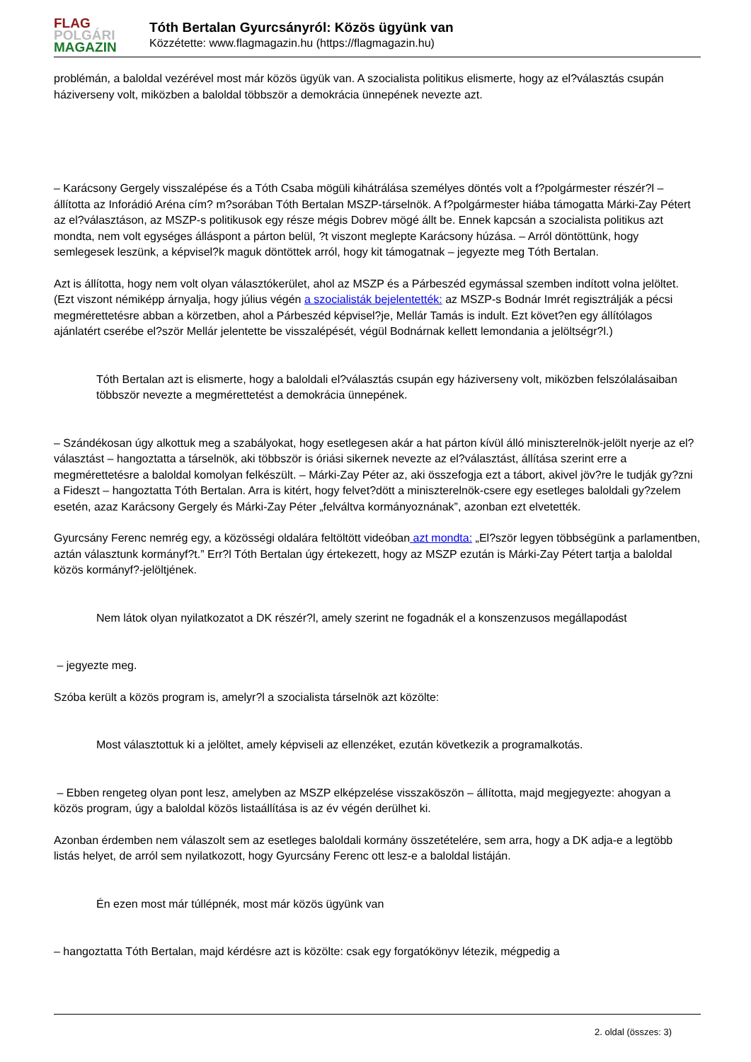FLAG
POLGÁRI
MAGAZIN
Tóth Bertalan Gyurcsányról: Közös ügyünk van
Közzétette: www.flagmagazin.hu (https://flagmagazin.hu)
problémán, a baloldal vezérével most már közös ügyük van. A szocialista politikus elismerte, hogy az el?választás csupán háziverseny volt, miközben a baloldal többször a demokrácia ünnepének nevezte azt.
– Karácsony Gergely visszalépése és a Tóth Csaba mögüli kihátrálása személyes döntés volt a f?polgármester részér?l – állította az Inforádió Aréna cím? m?sorában Tóth Bertalan MSZP-társelnök. A f?polgármester hiába támogatta Márki-Zay Pétert az el?választáson, az MSZP-s politikusok egy része mégis Dobrev mögé állt be. Ennek kapcsán a szocialista politikus azt mondta, nem volt egységes álláspont a párton belül, ?t viszont meglepte Karácsony húzása. – Arról döntöttünk, hogy semlegesek leszünk, a képvisel?k maguk döntöttek arról, hogy kit támogatnak – jegyezte meg Tóth Bertalan.
Azt is állította, hogy nem volt olyan választókerület, ahol az MSZP és a Párbeszéd egymással szemben indított volna jelöltet. (Ezt viszont némiképp árnyalja, hogy július végén a szocialisták bejelentették: az MSZP-s Bodnár Imrét regisztrálják a pécsi megmérettetésre abban a körzetben, ahol a Párbeszéd képvisel?je, Mellár Tamás is indult. Ezt követ?en egy állítólagos ajánlatért cserébe el?ször Mellár jelentette be visszalépését, végül Bodnárnak kellett lemondania a jelöltségr?l.)
Tóth Bertalan azt is elismerte, hogy a baloldali el?választás csupán egy háziverseny volt, miközben felszólalásaiban többször nevezte a megmérettetést a demokrácia ünnepének.
– Szándékosan úgy alkottuk meg a szabályokat, hogy esetlegesen akár a hat párton kívül álló miniszterelnök-jelölt nyerje az el?választást – hangoztatta a társelnök, aki többször is óriási sikernek nevezte az el?választást, állítása szerint erre a megmérettetésre a baloldal komolyan felkészült. – Márki-Zay Péter az, aki összefogja ezt a tábort, akivel jöv?re le tudják gy?zni a Fideszt – hangoztatta Tóth Bertalan. Arra is kitért, hogy felvet?dött a miniszterelnök-csere egy esetleges baloldali gy?zelem esetén, azaz Karácsony Gergely és Márki-Zay Péter „felváltva kormányoznának”, azonban ezt elvetették.
Gyurcsány Ferenc nemrég egy, a közösségi oldalára feltöltött videóban azt mondta: „El?ször legyen többségünk a parlamentben, aztán választunk kormányf?t.” Err?l Tóth Bertalan úgy értekezett, hogy az MSZP ezután is Márki-Zay Pétert tartja a baloldal közös kormányf?-jelöltjének.
Nem látok olyan nyilatkozatot a DK részér?l, amely szerint ne fogadnák el a konszenzusos megállapodást
– jegyezte meg.
Szóba került a közös program is, amelyr?l a szocialista társelnök azt közölte:
Most választottuk ki a jelöltet, amely képviseli az ellenzéket, ezután következik a programalkotás.
– Ebben rengeteg olyan pont lesz, amelyben az MSZP elképzelése visszaköszön – állította, majd megjegyezte: ahogyan a közös program, úgy a baloldal közös listaállítása is az év végén derülhet ki.
Azonban érdemben nem válaszolt sem az esetleges baloldali kormány összetételére, sem arra, hogy a DK adja-e a legtöbb listás helyet, de arról sem nyilatkozott, hogy Gyurcsány Ferenc ott lesz-e a baloldal listáján.
Én ezen most már túllépnék, most már közös ügyünk van
– hangoztatta Tóth Bertalan, majd kérdésre azt is közölte: csak egy forgatókönyv létezik, mégpedig a
2. oldal (összes: 3)